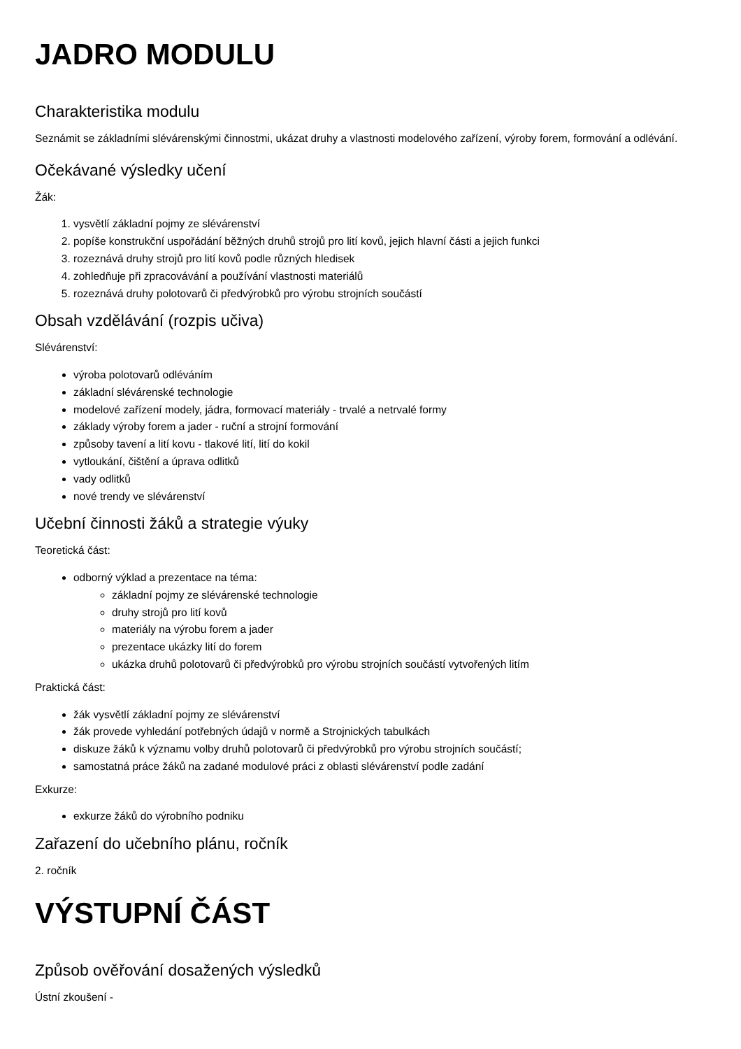JADRO MODULU
Charakteristika modulu
Seznámit se základními slévárenskými činnostmi, ukázat druhy a vlastnosti modelového zařízení, výroby forem, formování a odlévání.
Očekávané výsledky učení
Žák:
1. vysvětlí základní pojmy ze slévárenství
2. popíše konstrukční uspořádání běžných druhů strojů pro lití kovů, jejich hlavní části a jejich funkci
3. rozeznává druhy strojů pro lití kovů podle různých hledisek
4. zohledňuje při zpracovávání a používání vlastnosti materiálů
5. rozeznává druhy polotovarů či předvýrobků pro výrobu strojních součástí
Obsah vzdělávání (rozpis učiva)
Slévárenství:
výroba polotovarů odléváním
základní slévárenské technologie
modelové zařízení modely, jádra, formovací materiály - trvalé a netrvalé formy
základy výroby forem a jader - ruční a strojní formování
způsoby tavení a lití kovu - tlakové lití, lití do kokil
vytloukání, čištění a úprava odlitků
vady odlitků
nové trendy ve slévárenství
Učební činnosti žáků a strategie výuky
Teoretická část:
odborný výklad a prezentace na téma:
základní pojmy ze slévárenské technologie
druhy strojů pro lití kovů
materiály na výrobu forem a jader
prezentace ukázky lití do forem
ukázka druhů polotovarů či předvýrobků pro výrobu strojních součástí vytvořených litím
Praktická část:
žák vysvětlí základní pojmy ze slévárenství
žák provede vyhledání potřebných údajů v normě a Strojnických tabulkách
diskuze žáků k významu volby druhů polotovarů či předvýrobků pro výrobu strojních součástí;
samostatná práce žáků na zadané modulové práci z oblasti slévárenství podle zadání
Exkurze:
exkurze žáků do výrobního podniku
Zařazení do učebního plánu, ročník
2. ročník
VÝSTUPNÍ ČÁST
Způsob ověřování dosažených výsledků
Ústní zkoušení -